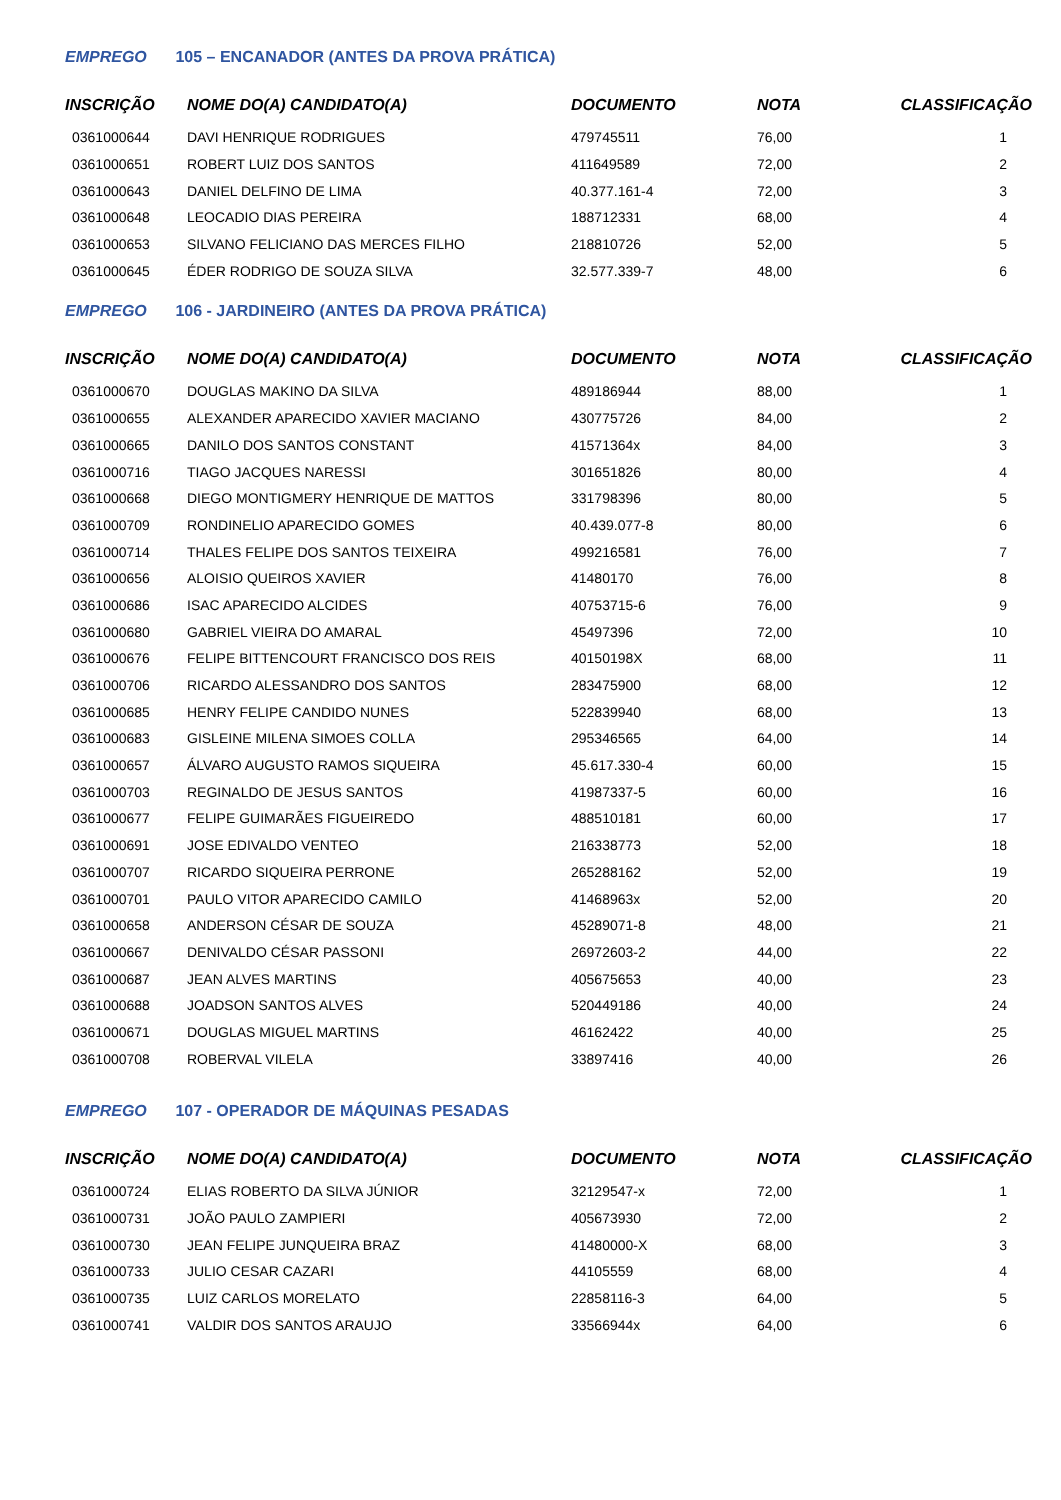EMPREGO 105 – ENCANADOR (ANTES DA PROVA PRÁTICA)
| INSCRIÇÃO | NOME DO(A) CANDIDATO(A) | DOCUMENTO | NOTA | CLASSIFICAÇÃO |
| --- | --- | --- | --- | --- |
| 0361000644 | DAVI HENRIQUE RODRIGUES | 479745511 | 76,00 | 1 |
| 0361000651 | ROBERT LUIZ DOS SANTOS | 411649589 | 72,00 | 2 |
| 0361000643 | DANIEL DELFINO DE LIMA | 40.377.161-4 | 72,00 | 3 |
| 0361000648 | LEOCADIO DIAS PEREIRA | 188712331 | 68,00 | 4 |
| 0361000653 | SILVANO FELICIANO DAS MERCES FILHO | 218810726 | 52,00 | 5 |
| 0361000645 | ÉDER RODRIGO DE SOUZA SILVA | 32.577.339-7 | 48,00 | 6 |
EMPREGO 106 - JARDINEIRO (ANTES DA PROVA PRÁTICA)
| INSCRIÇÃO | NOME DO(A) CANDIDATO(A) | DOCUMENTO | NOTA | CLASSIFICAÇÃO |
| --- | --- | --- | --- | --- |
| 0361000670 | DOUGLAS MAKINO DA SILVA | 489186944 | 88,00 | 1 |
| 0361000655 | ALEXANDER APARECIDO XAVIER MACIANO | 430775726 | 84,00 | 2 |
| 0361000665 | DANILO DOS SANTOS CONSTANT | 41571364x | 84,00 | 3 |
| 0361000716 | TIAGO JACQUES NARESSI | 301651826 | 80,00 | 4 |
| 0361000668 | DIEGO MONTIGMERY HENRIQUE DE MATTOS | 331798396 | 80,00 | 5 |
| 0361000709 | RONDINELIO APARECIDO GOMES | 40.439.077-8 | 80,00 | 6 |
| 0361000714 | THALES FELIPE DOS SANTOS TEIXEIRA | 499216581 | 76,00 | 7 |
| 0361000656 | ALOISIO QUEIROS XAVIER | 41480170 | 76,00 | 8 |
| 0361000686 | ISAC APARECIDO ALCIDES | 40753715-6 | 76,00 | 9 |
| 0361000680 | GABRIEL VIEIRA DO AMARAL | 45497396 | 72,00 | 10 |
| 0361000676 | FELIPE BITTENCOURT FRANCISCO DOS REIS | 40150198X | 68,00 | 11 |
| 0361000706 | RICARDO ALESSANDRO DOS SANTOS | 283475900 | 68,00 | 12 |
| 0361000685 | HENRY FELIPE CANDIDO NUNES | 522839940 | 68,00 | 13 |
| 0361000683 | GISLEINE MILENA SIMOES COLLA | 295346565 | 64,00 | 14 |
| 0361000657 | ÁLVARO AUGUSTO RAMOS SIQUEIRA | 45.617.330-4 | 60,00 | 15 |
| 0361000703 | REGINALDO DE JESUS SANTOS | 41987337-5 | 60,00 | 16 |
| 0361000677 | FELIPE GUIMARÃES FIGUEIREDO | 488510181 | 60,00 | 17 |
| 0361000691 | JOSE EDIVALDO VENTEO | 216338773 | 52,00 | 18 |
| 0361000707 | RICARDO SIQUEIRA PERRONE | 265288162 | 52,00 | 19 |
| 0361000701 | PAULO VITOR APARECIDO CAMILO | 41468963x | 52,00 | 20 |
| 0361000658 | ANDERSON CÉSAR DE SOUZA | 45289071-8 | 48,00 | 21 |
| 0361000667 | DENIVALDO CÉSAR PASSONI | 26972603-2 | 44,00 | 22 |
| 0361000687 | JEAN ALVES MARTINS | 405675653 | 40,00 | 23 |
| 0361000688 | JOADSON SANTOS ALVES | 520449186 | 40,00 | 24 |
| 0361000671 | DOUGLAS MIGUEL MARTINS | 46162422 | 40,00 | 25 |
| 0361000708 | ROBERVAL VILELA | 33897416 | 40,00 | 26 |
EMPREGO 107 - OPERADOR DE MÁQUINAS PESADAS
| INSCRIÇÃO | NOME DO(A) CANDIDATO(A) | DOCUMENTO | NOTA | CLASSIFICAÇÃO |
| --- | --- | --- | --- | --- |
| 0361000724 | ELIAS ROBERTO DA SILVA JÚNIOR | 32129547-x | 72,00 | 1 |
| 0361000731 | JOÃO PAULO ZAMPIERI | 405673930 | 72,00 | 2 |
| 0361000730 | JEAN FELIPE JUNQUEIRA BRAZ | 41480000-X | 68,00 | 3 |
| 0361000733 | JULIO CESAR CAZARI | 44105559 | 68,00 | 4 |
| 0361000735 | LUIZ CARLOS MORELATO | 22858116-3 | 64,00 | 5 |
| 0361000741 | VALDIR DOS SANTOS ARAUJO | 33566944x | 64,00 | 6 |